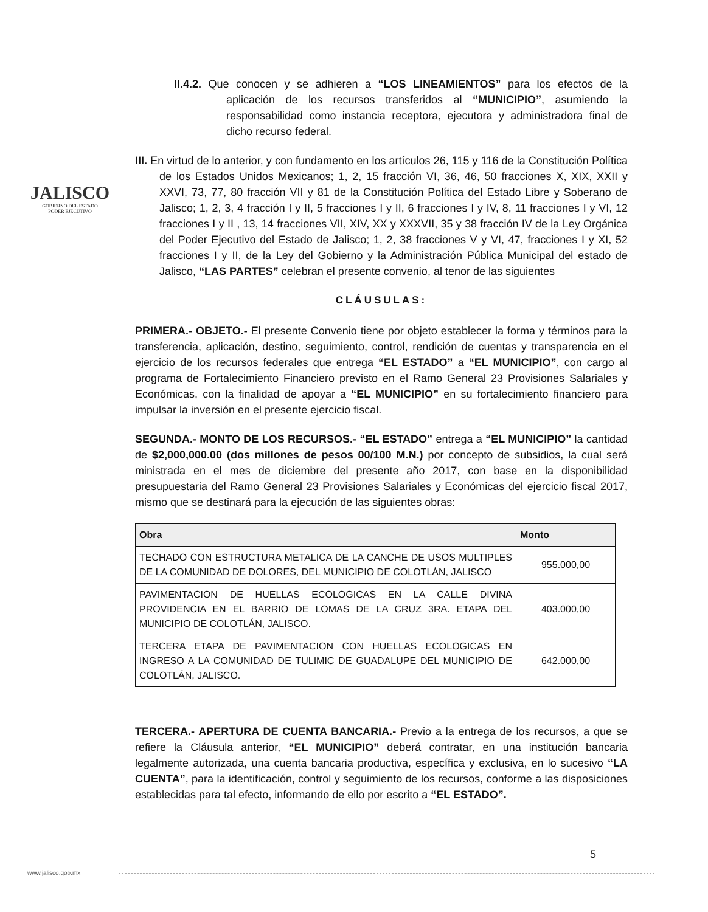JALISCO
GOBIERNO DEL ESTADO
PODER EJECUTIVO
II.4.2. Que conocen y se adhieren a “LOS LINEAMIENTOS” para los efectos de la aplicación de los recursos transferidos al “MUNICIPIO”, asumiendo la responsabilidad como instancia receptora, ejecutora y administradora final de dicho recurso federal.
III. En virtud de lo anterior, y con fundamento en los artículos 26, 115 y 116 de la Constitución Política de los Estados Unidos Mexicanos; 1, 2, 15 fracción VI, 36, 46, 50 fracciones X, XIX, XXII y XXVI, 73, 77, 80 fracción VII y 81 de la Constitución Política del Estado Libre y Soberano de Jalisco; 1, 2, 3, 4 fracción I y II, 5 fracciones I y II, 6 fracciones I y IV, 8, 11 fracciones I y VI, 12 fracciones I y II , 13, 14 fracciones VII, XIV, XX y XXXVII, 35 y 38 fracción IV de la Ley Orgánica del Poder Ejecutivo del Estado de Jalisco; 1, 2, 38 fracciones V y VI, 47, fracciones I y XI, 52 fracciones I y II, de la Ley del Gobierno y la Administración Pública Municipal del estado de Jalisco, “LAS PARTES” celebran el presente convenio, al tenor de las siguientes
CLÁUSULAS:
PRIMERA.- OBJETO.- El presente Convenio tiene por objeto establecer la forma y términos para la transferencia, aplicación, destino, seguimiento, control, rendición de cuentas y transparencia en el ejercicio de los recursos federales que entrega “EL ESTADO” a “EL MUNICIPIO”, con cargo al programa de Fortalecimiento Financiero previsto en el Ramo General 23 Provisiones Salariales y Económicas, con la finalidad de apoyar a “EL MUNICIPIO” en su fortalecimiento financiero para impulsar la inversión en el presente ejercicio fiscal.
SEGUNDA.- MONTO DE LOS RECURSOS.- “EL ESTADO” entrega a “EL MUNICIPIO” la cantidad de $2,000,000.00 (dos millones de pesos 00/100 M.N.) por concepto de subsidios, la cual será ministrada en el mes de diciembre del presente año 2017, con base en la disponibilidad presupuestaria del Ramo General 23 Provisiones Salariales y Económicas del ejercicio fiscal 2017, mismo que se destinará para la ejecución de las siguientes obras:
| Obra | Monto |
| --- | --- |
| TECHADO CON ESTRUCTURA METALICA DE LA CANCHE DE USOS MULTIPLES DE LA COMUNIDAD DE DOLORES, DEL MUNICIPIO DE COLOTLÁN, JALISCO | 955.000,00 |
| PAVIMENTACION DE HUELLAS ECOLOGICAS EN LA CALLE DIVINA PROVIDENCIA EN EL BARRIO DE LOMAS DE LA CRUZ 3RA. ETAPA DEL MUNICIPIO DE COLOTLÁN, JALISCO. | 403.000,00 |
| TERCERA ETAPA DE PAVIMENTACION CON HUELLAS ECOLOGICAS EN INGRESO A LA COMUNIDAD DE TULIMIC DE GUADALUPE DEL MUNICIPIO DE COLOTLÁN, JALISCO. | 642.000,00 |
TERCERA.- APERTURA DE CUENTA BANCARIA.- Previo a la entrega de los recursos, a que se refiere la Cláusula anterior, “EL MUNICIPIO” deberá contratar, en una institución bancaria legalmente autorizada, una cuenta bancaria productiva, específica y exclusiva, en lo sucesivo “LA CUENTA”, para la identificación, control y seguimiento de los recursos, conforme a las disposiciones establecidas para tal efecto, informando de ello por escrito a “EL ESTADO”.
www.jalisco.gob.mx
5